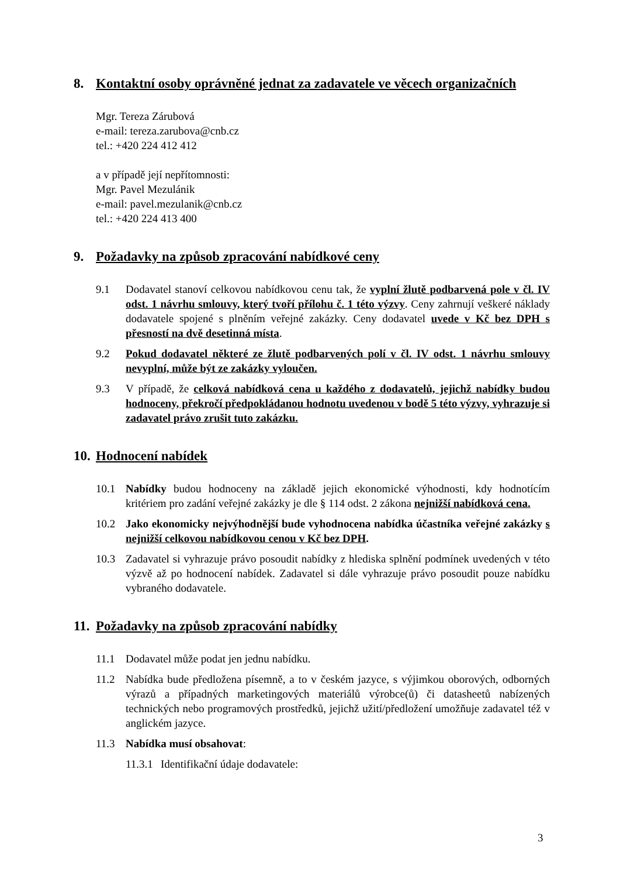8. Kontaktní osoby oprávněné jednat za zadavatele ve věcech organizačních
Mgr. Tereza Zárubová
e-mail: tereza.zarubova@cnb.cz
tel.: +420 224 412 412
a v případě její nepřítomnosti:
Mgr. Pavel Mezulánik
e-mail: pavel.mezulanik@cnb.cz
tel.: +420 224 413 400
9. Požadavky na způsob zpracování nabídkové ceny
9.1 Dodavatel stanoví celkovou nabídkovou cenu tak, že vyplní žlutě podbarvená pole v čl. IV odst. 1 návrhu smlouvy, který tvoří přílohu č. 1 této výzvy. Ceny zahrnují veškeré náklady dodavatele spojené s plněním veřejné zakázky. Ceny dodavatel uvede v Kč bez DPH s přesností na dvě desetinná místa.
9.2 Pokud dodavatel některé ze žlutě podbarvených polí v čl. IV odst. 1 návrhu smlouvy nevyplní, může být ze zakázky vyloučen.
9.3 V případě, že celková nabídková cena u každého z dodavatelů, jejichž nabídky budou hodnoceny, překročí předpokládanou hodnotu uvedenou v bodě 5 této výzvy, vyhrazuje si zadavatel právo zrušit tuto zakázku.
10. Hodnocení nabídek
10.1 Nabídky budou hodnoceny na základě jejich ekonomické výhodnosti, kdy hodnotícím kritériem pro zadání veřejné zakázky je dle § 114 odst. 2 zákona nejnižší nabídková cena.
10.2 Jako ekonomicky nejvýhodnější bude vyhodnocena nabídka účastníka veřejné zakázky s nejnižší celkovou nabídkovou cenou v Kč bez DPH.
10.3 Zadavatel si vyhrazuje právo posoudit nabídky z hlediska splnění podmínek uvedených v této výzvě až po hodnocení nabídek. Zadavatel si dále vyhrazuje právo posoudit pouze nabídku vybraného dodavatele.
11. Požadavky na způsob zpracování nabídky
11.1 Dodavatel může podat jen jednu nabídku.
11.2 Nabídka bude předložena písemně, a to v českém jazyce, s výjimkou oborových, odborných výrazů a případných marketingových materiálů výrobce(ů) či datasheetů nabízených technických nebo programových prostředků, jejichž užití/předložení umožňuje zadavatel též v anglickém jazyce.
11.3 Nabídka musí obsahovat:
11.3.1 Identifikační údaje dodavatele:
3